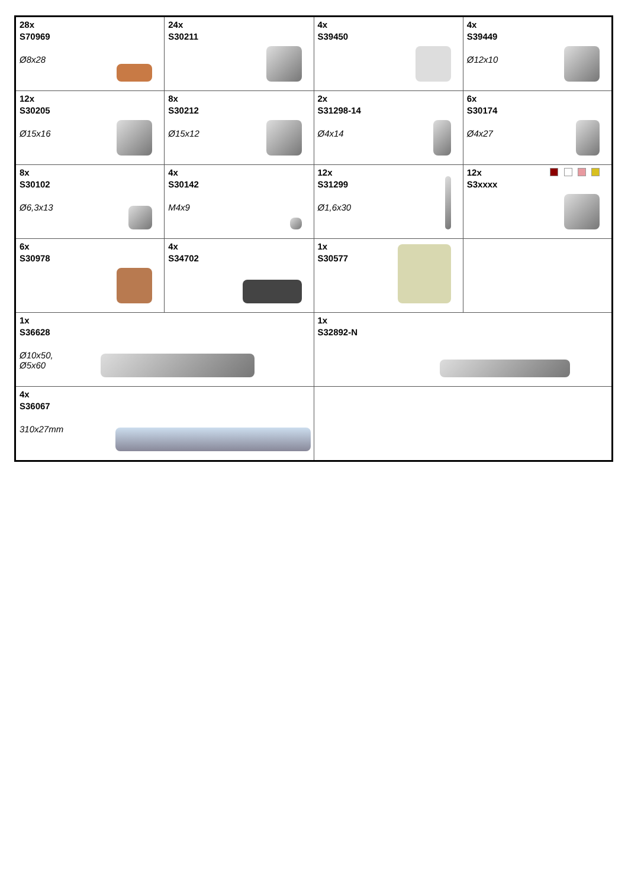| 28x S70969 Ø8x28 | 24x S30211 | 4x S39450 | 4x S39449 Ø12x10 |
| 12x S30205 Ø15x16 | 8x S30212 Ø15x12 | 2x S31298-14 Ø4x14 | 6x S30174 Ø4x27 |
| 8x S30102 Ø6,3x13 | 4x S30142 M4x9 | 12x S31299 Ø1,6x30 | 12x S3xxxx |
| 6x S30978 | 4x S34702 | 1x S30577 | |
| 1x S36628 Ø10x50, Ø5x60 | | 1x S32892-N | |
| 4x S36067 310x27mm | | | |